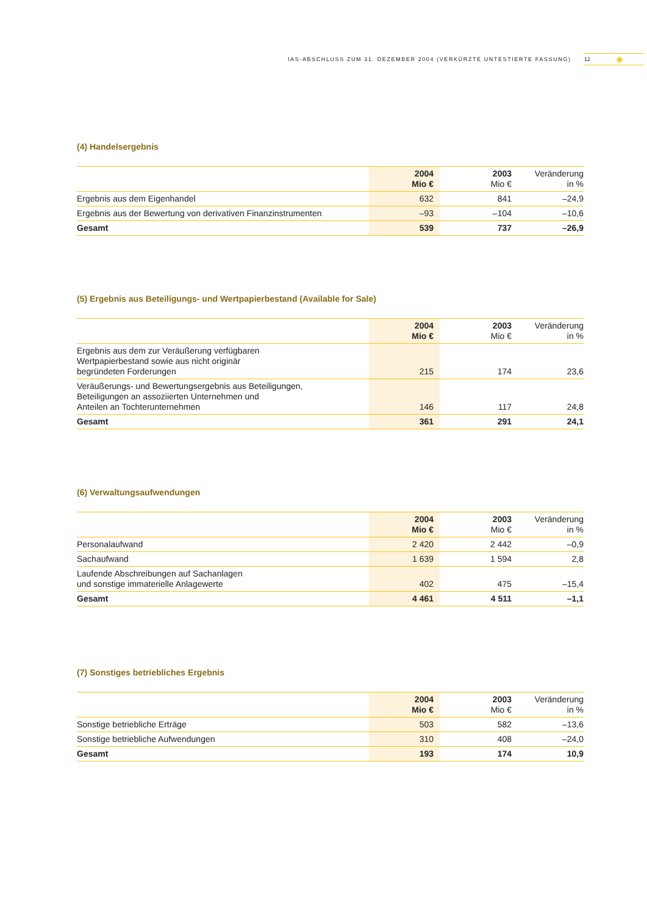IAS-ABSCHLUSS ZUM 31. DEZEMBER 2004 (VERKÜRZTE UNTESTIERTE FASSUNG) 12 ✺
(4) Handelsergebnis
| | 2004 Mio € | 2003 Mio € | Veränderung in % |
| --- | --- | --- | --- |
| Ergebnis aus dem Eigenhandel | 632 | 841 | –24,9 |
| Ergebnis aus der Bewertung von derivativen Finanzinstrumenten | –93 | –104 | –10,6 |
| Gesamt | 539 | 737 | –26,9 |
(5) Ergebnis aus Beteiligungs- und Wertpapierbestand (Available for Sale)
| | 2004 Mio € | 2003 Mio € | Veränderung in % |
| --- | --- | --- | --- |
| Ergebnis aus dem zur Veräußerung verfügbaren Wertpapierbestand sowie aus nicht originär begründeten Forderungen | 215 | 174 | 23,6 |
| Veräußerungs- und Bewertungsergebnis aus Beteiligungen, Beteiligungen an assoziierten Unternehmen und Anteilen an Tochterunternehmen | 146 | 117 | 24,8 |
| Gesamt | 361 | 291 | 24,1 |
(6) Verwaltungsaufwendungen
| | 2004 Mio € | 2003 Mio € | Veränderung in % |
| --- | --- | --- | --- |
| Personalaufwand | 2 420 | 2 442 | –0,9 |
| Sachaufwand | 1 639 | 1 594 | 2,8 |
| Laufende Abschreibungen auf Sachanlagen und sonstige immaterielle Anlagewerte | 402 | 475 | –15,4 |
| Gesamt | 4 461 | 4 511 | –1,1 |
(7) Sonstiges betriebliches Ergebnis
| | 2004 Mio € | 2003 Mio € | Veränderung in % |
| --- | --- | --- | --- |
| Sonstige betriebliche Erträge | 503 | 582 | –13,6 |
| Sonstige betriebliche Aufwendungen | 310 | 408 | –24,0 |
| Gesamt | 193 | 174 | 10,9 |